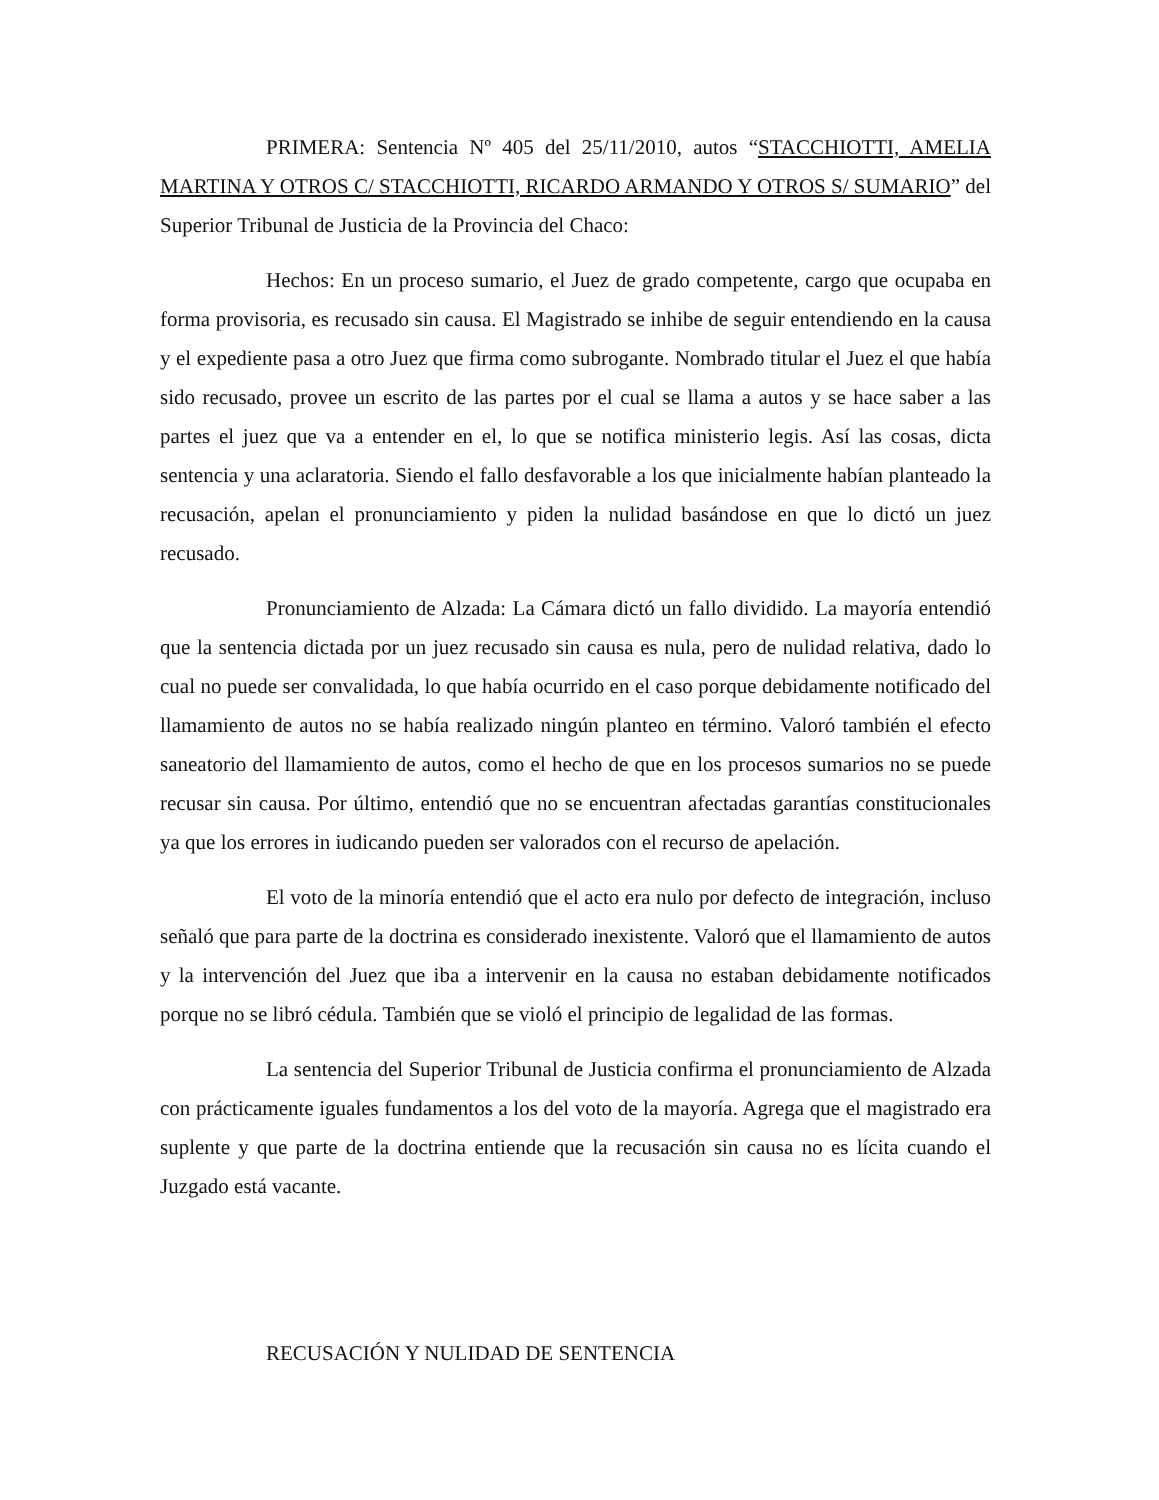PRIMERA: Sentencia Nº 405 del 25/11/2010, autos “STACCHIOTTI, AMELIA MARTINA Y OTROS C/ STACCHIOTTI, RICARDO ARMANDO Y OTROS S/ SUMARIO” del Superior Tribunal de Justicia de la Provincia del Chaco:
Hechos: En un proceso sumario, el Juez de grado competente, cargo que ocupaba en forma provisoria, es recusado sin causa. El Magistrado se inhibe de seguir entendiendo en la causa y el expediente pasa a otro Juez que firma como subrogante. Nombrado titular el Juez el que había sido recusado, provee un escrito de las partes por el cual se llama a autos y se hace saber a las partes el juez que va a entender en el, lo que se notifica ministerio legis. Así las cosas, dicta sentencia y una aclaratoria. Siendo el fallo desfavorable a los que inicialmente habían planteado la recusación, apelan el pronunciamiento y piden la nulidad basándose en que lo dictó un juez recusado.
Pronunciamiento de Alzada: La Cámara dictó un fallo dividido. La mayoría entendió que la sentencia dictada por un juez recusado sin causa es nula, pero de nulidad relativa, dado lo cual no puede ser convalidada, lo que había ocurrido en el caso porque debidamente notificado del llamamiento de autos no se había realizado ningún planteo en término. Valoró también el efecto saneatorio del llamamiento de autos, como el hecho de que en los procesos sumarios no se puede recusar sin causa. Por último, entendió que no se encuentran afectadas garantías constitucionales ya que los errores in iudicando pueden ser valorados con el recurso de apelación.
El voto de la minoría entendió que el acto era nulo por defecto de integración, incluso señaló que para parte de la doctrina es considerado inexistente. Valoró que el llamamiento de autos y la intervención del Juez que iba a intervenir en la causa no estaban debidamente notificados porque no se libró cédula. También que se violó el principio de legalidad de las formas.
La sentencia del Superior Tribunal de Justicia confirma el pronunciamiento de Alzada con prácticamente iguales fundamentos a los del voto de la mayoría. Agrega que el magistrado era suplente y que parte de la doctrina entiende que la recusación sin causa no es lícita cuando el Juzgado está vacante.
RECUSACIÓN Y NULIDAD DE SENTENCIA